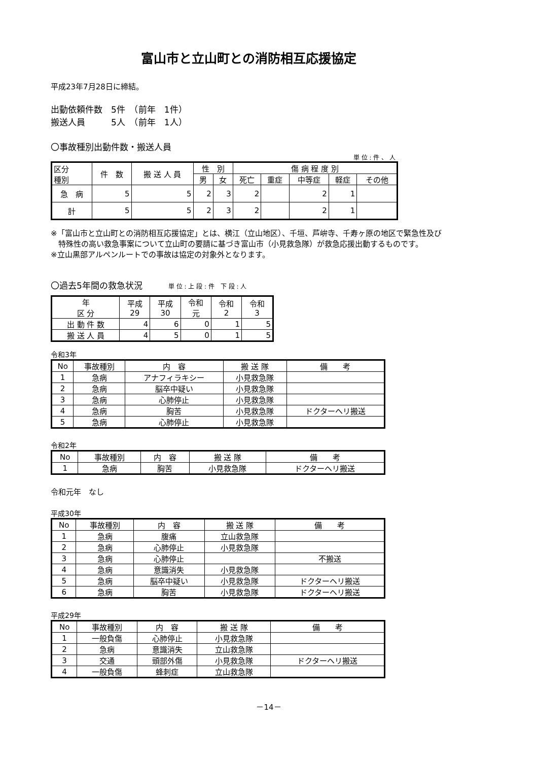富山市と立山町との消防相互応援協定
平成23年7月28日に締結。
出動依頼件数　5件　（前年　1件）
搬送人員　　　5人　（前年　1人）
〇事故種別出動件数・搬送人員
単 位 : 件 、 人
| 区分 種別 | 件 数 | 搬 送 人 員 | 性 別 | | 傷 病 程 度 別 | | | | |
| --- | --- | --- | --- | --- | --- | --- | --- | --- | --- |
| | | | 男 | 女 | 死亡 | 重症 | 中等症 | 軽症 | その他 |
| 急 病 | 5 | 5 | 2 | 3 | 2 | | 2 | 1 | |
| 計 | 5 | 5 | 2 | 3 | 2 | | 2 | 1 | |
※「富山市と立山町との消防相互応援協定」とは、横江（立山地区）、千垣、芦峅寺、千寿ヶ原の地区で緊急性及び
　特殊性の高い救急事案について立山町の要請に基づき富山市（小見救急隊）が救急応援出動するものです。
※立山黒部アルペンルートでの事故は協定の対象外となります。
〇過去5年間の救急状況　　　単 位 : 上 段 : 件　下 段 : 人
| 年 区 分 | 平成 29 | 平成 30 | 令和 元 | 令和 2 | 令和 3 |
| --- | --- | --- | --- | --- | --- |
| 出 動 件 数 | 4 | 6 | 0 | 1 | 5 |
| 搬 送 人 員 | 4 | 5 | 0 | 1 | 5 |
令和3年
| No | 事故種別 | 内 容 | 搬 送 隊 | 備 考 |
| --- | --- | --- | --- | --- |
| 1 | 急病 | アナフィラキシー | 小見救急隊 | |
| 2 | 急病 | 脳卒中疑い | 小見救急隊 | |
| 3 | 急病 | 心肺停止 | 小見救急隊 | |
| 4 | 急病 | 胸苦 | 小見救急隊 | ドクターヘリ搬送 |
| 5 | 急病 | 心肺停止 | 小見救急隊 | |
令和2年
| No | 事故種別 | 内 容 | 搬 送 隊 | 備 考 |
| --- | --- | --- | --- | --- |
| 1 | 急病 | 胸苦 | 小見救急隊 | ドクターヘリ搬送 |
令和元年　なし
平成30年
| No | 事故種別 | 内 容 | 搬 送 隊 | 備 考 |
| --- | --- | --- | --- | --- |
| 1 | 急病 | 腹痛 | 立山救急隊 | |
| 2 | 急病 | 心肺停止 | 小見救急隊 | |
| 3 | 急病 | 心肺停止 | | 不搬送 |
| 4 | 急病 | 意識消失 | 小見救急隊 | |
| 5 | 急病 | 脳卒中疑い | 小見救急隊 | ドクターヘリ搬送 |
| 6 | 急病 | 胸苦 | 小見救急隊 | ドクターヘリ搬送 |
平成29年
| No | 事故種別 | 内 容 | 搬 送 隊 | 備 考 |
| --- | --- | --- | --- | --- |
| 1 | 一般負傷 | 心肺停止 | 小見救急隊 | |
| 2 | 急病 | 意識消失 | 立山救急隊 | |
| 3 | 交通 | 頭部外傷 | 小見救急隊 | ドクターヘリ搬送 |
| 4 | 一般負傷 | 蜂刺症 | 立山救急隊 | |
－14－